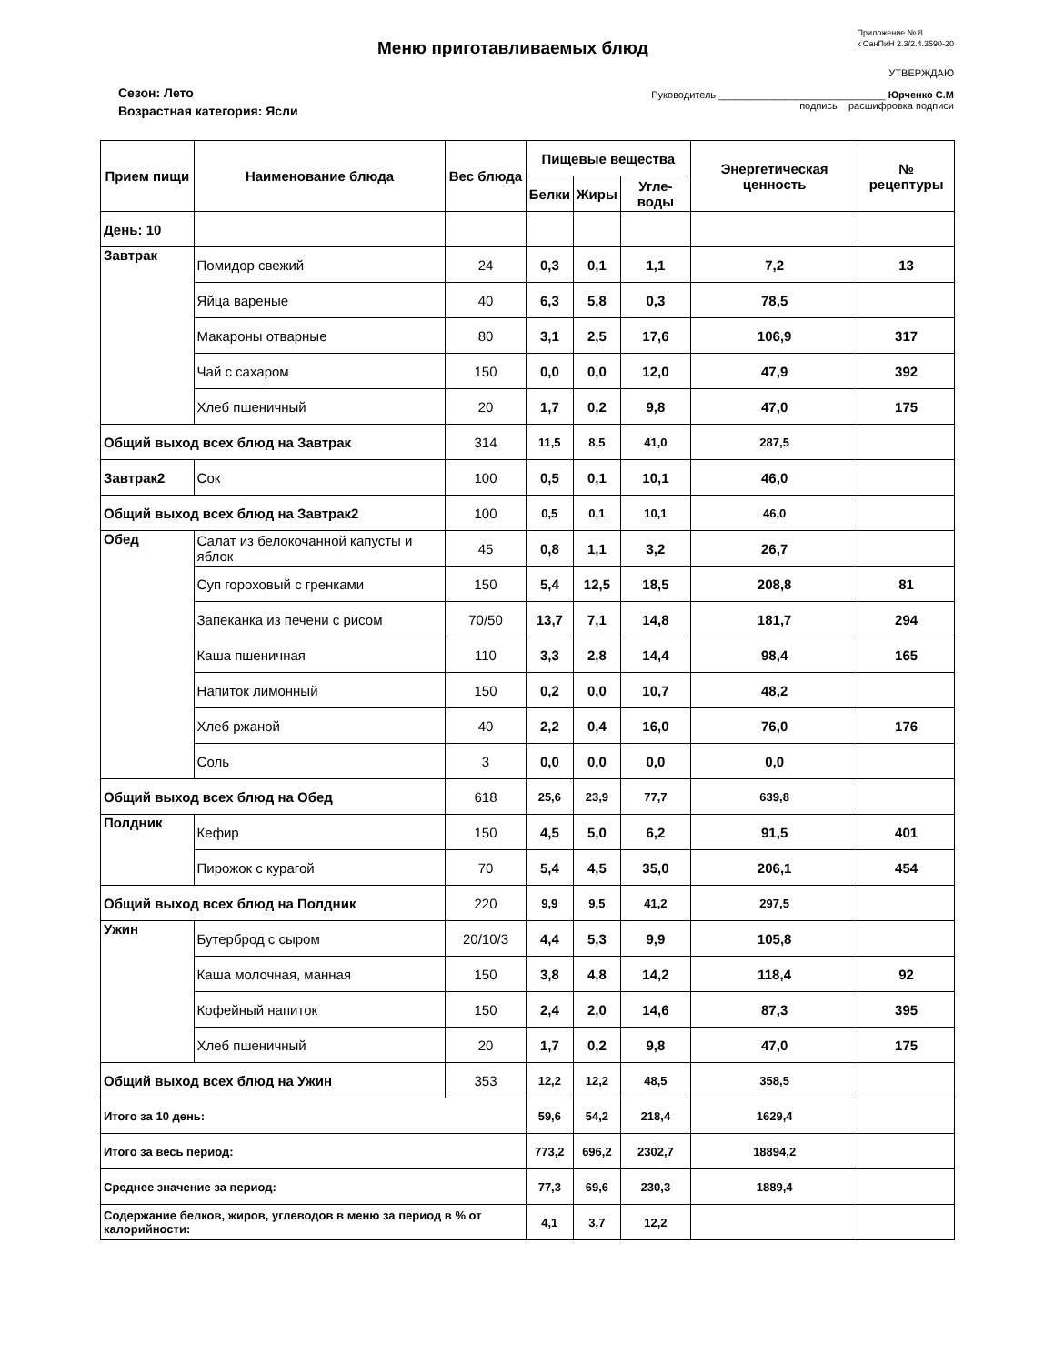Меню приготавливаемых блюд
Приложение № 8
к СанПиН 2.3/2.4.3590-20
Сезон: Лето
Возрастная категория: Ясли
УТВЕРЖДАЮ
Руководитель ______________________________ Юрченко С.М
подпись расшифровка подписи
| Прием пищи | Наименование блюда | Вес блюда | Пищевые вещества | | | Энергетическая ценность | № рецептуры |
| --- | --- | --- | --- | --- | --- | --- | --- |
| | | | Белки | Жиры | Угле-воды | | |
| День: 10 | | | | | | | |
| Завтрак | Помидор свежий | 24 | 0,3 | 0,1 | 1,1 | 7,2 | 13 |
| | Яйца вареные | 40 | 6,3 | 5,8 | 0,3 | 78,5 | |
| | Макароны отварные | 80 | 3,1 | 2,5 | 17,6 | 106,9 | 317 |
| | Чай с сахаром | 150 | 0,0 | 0,0 | 12,0 | 47,9 | 392 |
| | Хлеб пшеничный | 20 | 1,7 | 0,2 | 9,8 | 47,0 | 175 |
| Общий выход всех блюд на Завтрак | | 314 | 11,5 | 8,5 | 41,0 | 287,5 | |
| Завтрак2 | Сок | 100 | 0,5 | 0,1 | 10,1 | 46,0 | |
| Общий выход всех блюд на Завтрак2 | | 100 | 0,5 | 0,1 | 10,1 | 46,0 | |
| Обед | Салат из белокочанной капусты и яблок | 45 | 0,8 | 1,1 | 3,2 | 26,7 | |
| | Суп гороховый с гренками | 150 | 5,4 | 12,5 | 18,5 | 208,8 | 81 |
| | Запеканка из печени с рисом | 70/50 | 13,7 | 7,1 | 14,8 | 181,7 | 294 |
| | Каша пшеничная | 110 | 3,3 | 2,8 | 14,4 | 98,4 | 165 |
| | Напиток лимонный | 150 | 0,2 | 0,0 | 10,7 | 48,2 | |
| | Хлеб ржаной | 40 | 2,2 | 0,4 | 16,0 | 76,0 | 176 |
| | Соль | 3 | 0,0 | 0,0 | 0,0 | 0,0 | |
| Общий выход всех блюд на Обед | | 618 | 25,6 | 23,9 | 77,7 | 639,8 | |
| Полдник | Кефир | 150 | 4,5 | 5,0 | 6,2 | 91,5 | 401 |
| | Пирожок с курагой | 70 | 5,4 | 4,5 | 35,0 | 206,1 | 454 |
| Общий выход всех блюд на Полдник | | 220 | 9,9 | 9,5 | 41,2 | 297,5 | |
| Ужин | Бутерброд с сыром | 20/10/3 | 4,4 | 5,3 | 9,9 | 105,8 | |
| | Каша молочная, манная | 150 | 3,8 | 4,8 | 14,2 | 118,4 | 92 |
| | Кофейный напиток | 150 | 2,4 | 2,0 | 14,6 | 87,3 | 395 |
| | Хлеб пшеничный | 20 | 1,7 | 0,2 | 9,8 | 47,0 | 175 |
| Общий выход всех блюд на Ужин | | 353 | 12,2 | 12,2 | 48,5 | 358,5 | |
| Итого за 10 день: | | | 59,6 | 54,2 | 218,4 | 1629,4 | |
| Итого за весь период: | | | 773,2 | 696,2 | 2302,7 | 18894,2 | |
| Среднее значение за период: | | | 77,3 | 69,6 | 230,3 | 1889,4 | |
| Содержание белков, жиров, углеводов в меню за период в % от калорийности: | | | 4,1 | 3,7 | 12,2 | | |